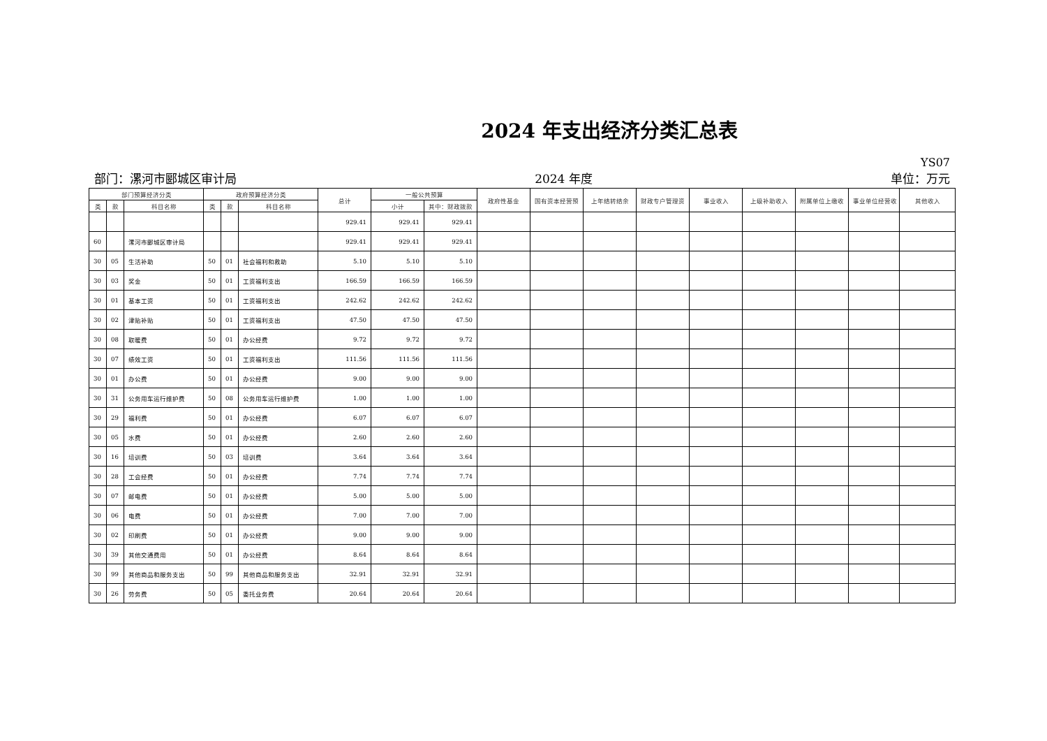2024 年支出经济分类汇总表
YS07
部门：漯河市郾城区审计局 2024 年度 单位：万元
| 部门预算经济分类 | | | 政府预算经济分类 | | | 总计 | 一般公共预算 | | 政府性基金 | 国有资本经营预 | 上年结转结余 | 财政专户管理资 | 事业收入 | 上级补助收入 | 附属单位上缴收 | 事业单位经营收 | 其他收入 |
| --- | --- | --- | --- | --- | --- | --- | --- | --- | --- | --- | --- | --- | --- | --- | --- | --- | --- |
| 类 | 款 | 科目名称 | 类 | 款 | 科目名称 | | 小计 | 其中：财政拨款 | | | | | | | | | |
| | | | | | | 929.41 | 929.41 | 929.41 | | | | | | | | | |
| 60 | | 漯河市郾城区审计局 | | | | 929.41 | 929.41 | 929.41 | | | | | | | | | |
| 30 | 05 | 生活补助 | 50 | 01 | 社会福利和救助 | 5.10 | 5.10 | 5.10 | | | | | | | | | |
| 30 | 03 | 奖金 | 50 | 01 | 工资福利支出 | 166.59 | 166.59 | 166.59 | | | | | | | | | |
| 30 | 01 | 基本工资 | 50 | 01 | 工资福利支出 | 242.62 | 242.62 | 242.62 | | | | | | | | | |
| 30 | 02 | 津贴补贴 | 50 | 01 | 工资福利支出 | 47.50 | 47.50 | 47.50 | | | | | | | | | |
| 30 | 08 | 取暖费 | 50 | 01 | 办公经费 | 9.72 | 9.72 | 9.72 | | | | | | | | | |
| 30 | 07 | 绩效工资 | 50 | 01 | 工资福利支出 | 111.56 | 111.56 | 111.56 | | | | | | | | | |
| 30 | 01 | 办公费 | 50 | 01 | 办公经费 | 9.00 | 9.00 | 9.00 | | | | | | | | | |
| 30 | 31 | 公务用车运行维护费 | 50 | 08 | 公务用车运行维护费 | 1.00 | 1.00 | 1.00 | | | | | | | | | |
| 30 | 29 | 福利费 | 50 | 01 | 办公经费 | 6.07 | 6.07 | 6.07 | | | | | | | | | |
| 30 | 05 | 水费 | 50 | 01 | 办公经费 | 2.60 | 2.60 | 2.60 | | | | | | | | | |
| 30 | 16 | 培训费 | 50 | 03 | 培训费 | 3.64 | 3.64 | 3.64 | | | | | | | | | |
| 30 | 28 | 工会经费 | 50 | 01 | 办公经费 | 7.74 | 7.74 | 7.74 | | | | | | | | | |
| 30 | 07 | 邮电费 | 50 | 01 | 办公经费 | 5.00 | 5.00 | 5.00 | | | | | | | | | |
| 30 | 06 | 电费 | 50 | 01 | 办公经费 | 7.00 | 7.00 | 7.00 | | | | | | | | | |
| 30 | 02 | 印刷费 | 50 | 01 | 办公经费 | 9.00 | 9.00 | 9.00 | | | | | | | | | |
| 30 | 39 | 其他交通费用 | 50 | 01 | 办公经费 | 8.64 | 8.64 | 8.64 | | | | | | | | | |
| 30 | 99 | 其他商品和服务支出 | 50 | 99 | 其他商品和服务支出 | 32.91 | 32.91 | 32.91 | | | | | | | | | |
| 30 | 26 | 劳务费 | 50 | 05 | 委托业务费 | 20.64 | 20.64 | 20.64 | | | | | | | | | |